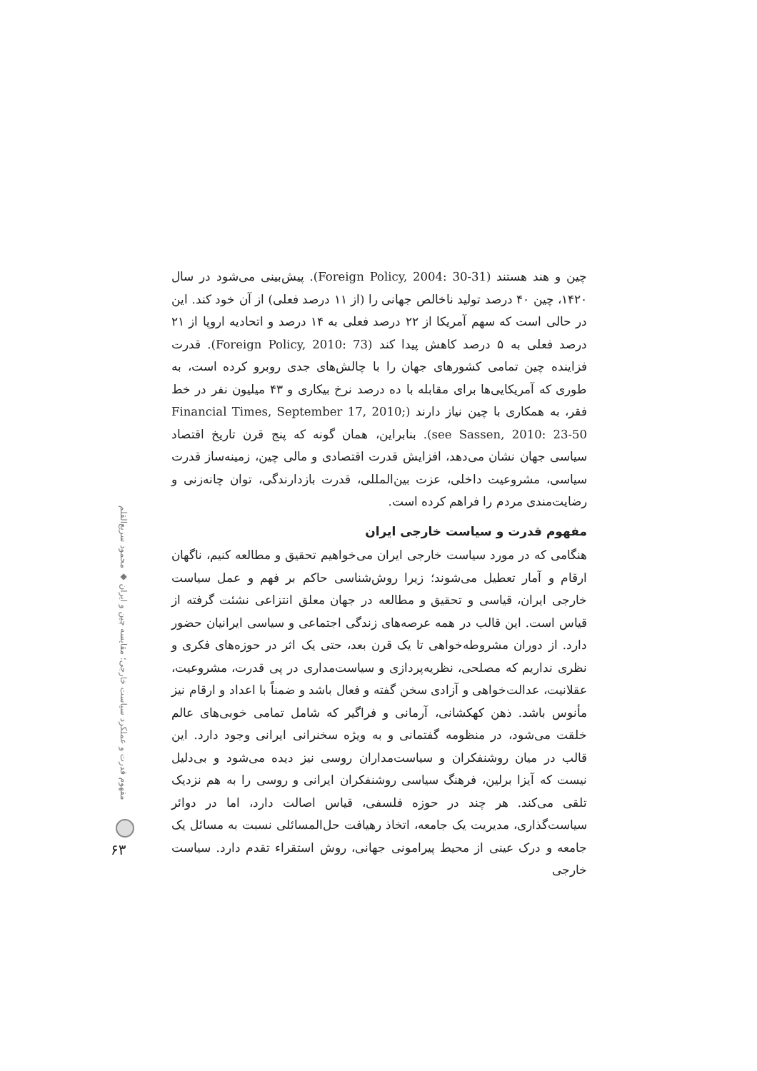چین و هند هستند (Foreign Policy, 2004: 30-31). پیش‌بینی می‌شود در سال ۱۴۲۰، چین ۴۰ درصد تولید ناخالص جهانی را (از ۱۱ درصد فعلی) از آن خود کند. این در حالی است که سهم آمریکا از ۲۲ درصد فعلی به ۱۴ درصد و اتحادیه اروپا از ۲۱ درصد فعلی به ۵ درصد کاهش پیدا کند (Foreign Policy, 2010: 73). قدرت فزاینده چین تمامی کشورهای جهان را با چالش‌های جدی روبرو کرده است، به طوری که آمریکایی‌ها برای مقابله با ده درصد نرخ بیکاری و ۴۳ میلیون نفر در خط فقر، به همکاری با چین نیاز دارند (Financial Times, September 17, 2010; see Sassen, 2010: 23-50). بنابراین، همان گونه که پنج قرن تاریخ اقتصاد سیاسی جهان نشان می‌دهد، افزایش قدرت اقتصادی و مالی چین، زمینه‌ساز قدرت سیاسی، مشروعیت داخلی، عزت بین‌المللی، قدرت بازدارندگی، توان چانه‌زنی و رضایت‌مندی مردم را فراهم کرده است.
مفهوم قدرت و سیاست خارجی ایران
هنگامی که در مورد سیاست خارجی ایران می‌خواهیم تحقیق و مطالعه کنیم، ناگهان ارقام و آمار تعطیل می‌شوند؛ زیرا روش‌شناسی حاکم بر فهم و عمل سیاست خارجی ایران، قیاسی و تحقیق و مطالعه در جهان معلق انتزاعی نشئت گرفته از قیاس است. این قالب در همه عرصه‌های زندگی اجتماعی و سیاسی ایرانیان حضور دارد. از دوران مشروطه‌خواهی تا یک قرن بعد، حتی یک اثر در حوزه‌های فکری و نظری نداریم که مصلحی، نظریه‌پردازی و سیاست‌مداری در پی قدرت، مشروعیت، عقلانیت، عدالت‌خواهی و آزادی سخن گفته و فعال باشد و ضمناً با اعداد و ارقام نیز مأنوس باشد. ذهن کهکشانی، آرمانی و فراگیر که شامل تمامی خوبی‌های عالم خلقت می‌شود، در منظومه گفتمانی و به ویژه سخنرانی ایرانی وجود دارد. این قالب در میان روشنفکران و سیاست‌مداران روسی نیز دیده می‌شود و بی‌دلیل نیست که آیزا برلین، فرهنگ سیاسی روشنفکران ایرانی و روسی را به هم نزدیک تلقی می‌کند. هر چند در حوزه فلسفی، قیاس اصالت دارد، اما در دوائر سیاست‌گذاری، مدیریت یک جامعه، اتخاذ رهیافت حل‌المسائلی نسبت به مسائل یک جامعه و درک عینی از محیط پیرامونی جهانی، روش استقراء تقدم دارد. سیاست خارجی
مفهوم قدرت و عملکرد سیاست خارجی؛ مقایسه چین و ایران ◆ محمود سریع‌القلم
۶۳